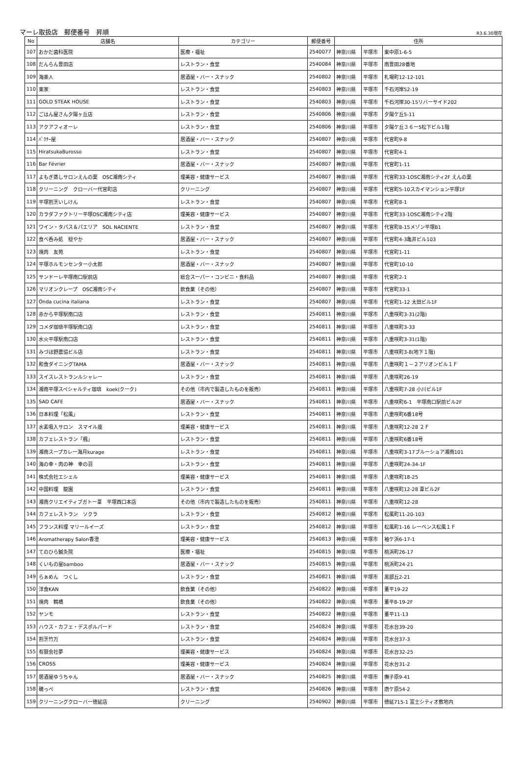マーレ取扱店　郵便番号　昇順 R3.6.30現在
| No | 店舗名 | カテゴリー | 郵便番号 | 住所 | | |
| --- | --- | --- | --- | --- | --- | --- |
| 107 | おかだ歯科医院 | 医療・福祉 | 2540077 | 神奈川県 | 平塚市 | 東中原1-6-5 |
| 108 | だんらん豊田店 | レストラン・食堂 | 2540084 | 神奈川県 | 平塚市 | 南豊田28番地 |
| 109 | 海楽人 | 居酒屋・バー・スナック | 2540802 | 神奈川県 | 平塚市 | 札場町12-12-101 |
| 110 | 東家 | レストラン・食堂 | 2540803 | 神奈川県 | 平塚市 | 千石河岸52-19 |
| 111 | GOLD STEAK HOUSE | レストラン・食堂 | 2540803 | 神奈川県 | 平塚市 | 千石河岸30-15リバーサイド202 |
| 112 | ごはん屋さん夕陽ヶ丘店 | レストラン・食堂 | 2540806 | 神奈川県 | 平塚市 | 夕陽ケ丘5-11 |
| 113 | アクアフィオーレ | レストラン・食堂 | 2540806 | 神奈川県 | 平塚市 | 夕陽ケ丘３６ー5松下ビル1階 |
| 114 | ﾊﾞｸﾁｰ屋 | 居酒屋・バー・スナック | 2540807 | 神奈川県 | 平塚市 | 代官町9-8 |
| 115 | HiratsukaBurosso | レストラン・食堂 | 2540807 | 神奈川県 | 平塚市 | 代官町4-1 |
| 116 | Bar Février | 居酒屋・バー・スナック | 2540807 | 神奈川県 | 平塚市 | 代官町1-11 |
| 117 | よもぎ蒸しサロンえんの葉 OSC湘南シティ | 理美容・健康サービス | 2540807 | 神奈川県 | 平塚市 | 代官町33-1OSC湘南シティ2F えんの葉 |
| 118 | クリーニング クローバー代官町店 | クリーニング | 2540807 | 神奈川県 | 平塚市 | 代官町5-10スカイマンション平塚1F |
| 119 | 平塚割烹いしけん | レストラン・食堂 | 2540807 | 神奈川県 | 平塚市 | 代官町8-1 |
| 120 | カラダファクトリー平塚OSC湘南シティ店 | 理美容・健康サービス | 2540807 | 神奈川県 | 平塚市 | 代官町33-1OSC湘南シティ2階 |
| 121 | ワイン・タパス＆パエリア SOL NACIENTE | レストラン・食堂 | 2540807 | 神奈川県 | 平塚市 | 代官町8-15メゾン平塚B1 |
| 122 | 食べ呑み処 穏やか | 居酒屋・バー・スナック | 2540807 | 神奈川県 | 平塚市 | 代官町4-3亀井ビル103 |
| 123 | 焼肉 友苑 | レストラン・食堂 | 2540807 | 神奈川県 | 平塚市 | 代官町1-11 |
| 124 | 平塚ホルモンセンター小太郎 | 居酒屋・バー・スナック | 2540807 | 神奈川県 | 平塚市 | 代官町10-10 |
| 125 | サンドーレ平塚南口駅前店 | 総合スーパー・コンビニ・食料品 | 2540807 | 神奈川県 | 平塚市 | 代官町2-1 |
| 126 | マリオンクレープ OSC湘南シティ | 飲食業（その他） | 2540807 | 神奈川県 | 平塚市 | 代官町33-1 |
| 127 | Onda cucina italiana | レストラン・食堂 | 2540807 | 神奈川県 | 平塚市 | 代官町1-12 太田ビル1F |
| 128 | 赤から平塚駅南口店 | レストラン・食堂 | 2540811 | 神奈川県 | 平塚市 | 八重咲町3-31(2階) |
| 129 | コメダ珈琲平塚駅南口店 | レストラン・食堂 | 2540811 | 神奈川県 | 平塚市 | 八重咲町3-33 |
| 130 | 水火平塚駅南口店 | レストラン・食堂 | 2540811 | 神奈川県 | 平塚市 | 八重咲町3-31(1階) |
| 131 | みづほ野農協ビル店 | レストラン・食堂 | 2540811 | 神奈川県 | 平塚市 | 八重咲町3-8(地下１階) |
| 132 | 和食ダイニングTAMA | 居酒屋・バー・スナック | 2540811 | 神奈川県 | 平塚市 | 八重咲町１－２アリオンビル１Ｆ |
| 133 | スイスレストランルシャレー | レストラン・食堂 | 2540811 | 神奈川県 | 平塚市 | 八重咲町26-19 |
| 134 | 湘南平塚スペシャルティ珈琲 koek(クーク) | その他（市内で製造したものを販売） | 2540811 | 神奈川県 | 平塚市 | 八重咲町7-28 小川ビル1F |
| 135 | SAD CAFE | 居酒屋・バー・スナック | 2540811 | 神奈川県 | 平塚市 | 八重咲町6-1 平塚南口駅前ビル2F |
| 136 | 日本料理「松風」 | レストラン・食堂 | 2540811 | 神奈川県 | 平塚市 | 八重咲町6番18号 |
| 137 | 水素吸入サロン スマイル座 | 理美容・健康サービス | 2540811 | 神奈川県 | 平塚市 | 八重咲町12-28 ２Ｆ |
| 138 | カフェレストラン「楓」 | レストラン・食堂 | 2540811 | 神奈川県 | 平塚市 | 八重咲町6番18号 |
| 139 | 湘南スープカレー海月kurage | レストラン・食堂 | 2540811 | 神奈川県 | 平塚市 | 八重咲町3-17ブルーショア湘南101 |
| 140 | 海の幸・肉の神 幸の羽 | レストラン・食堂 | 2540811 | 神奈川県 | 平塚市 | 八重咲町24-34-1F |
| 141 | 株式会社エシェル | 理美容・健康サービス | 2540811 | 神奈川県 | 平塚市 | 八重咲町18-25 |
| 142 | 中国料理 龍園 | レストラン・食堂 | 2540811 | 神奈川県 | 平塚市 | 八重咲町12-28 葦ビル2F |
| 143 | 湘南クリエイティブガトー葦 平塚西口本店 | その他（市内で製造したものを販売） | 2540811 | 神奈川県 | 平塚市 | 八重咲町12-28 |
| 144 | カフェレストラン ソクラ | レストラン・食堂 | 2540812 | 神奈川県 | 平塚市 | 松風町11-20-103 |
| 145 | フランス料理 マリールイーズ | レストラン・食堂 | 2540812 | 神奈川県 | 平塚市 | 松風町1-16 レーベンス松風１Ｆ |
| 146 | Aromatherapy Salon香澄 | 理美容・健康サービス | 2540813 | 神奈川県 | 平塚市 | 袖ケ浜6-17-1 |
| 147 | てのひら鍼灸院 | 医療・福祉 | 2540815 | 神奈川県 | 平塚市 | 桃浜町26-17 |
| 148 | くいもの屋bamboo | 居酒屋・バー・スナック | 2540815 | 神奈川県 | 平塚市 | 桃浜町24-21 |
| 149 | らぁめん つくし | レストラン・食堂 | 2540821 | 神奈川県 | 平塚市 | 黒部丘2-21 |
| 150 | 洋食KAN | 飲食業（その他） | 2540822 | 神奈川県 | 平塚市 | 董平19-22 |
| 151 | 焼肉 鶴橋 | 飲食業（その他） | 2540822 | 神奈川県 | 平塚市 | 董平8-19-2F |
| 152 | ヤンモ | レストラン・食堂 | 2540822 | 神奈川県 | 平塚市 | 董平11-13 |
| 153 | ハウス・カフェ・デスポルパード | レストラン・食堂 | 2540824 | 神奈川県 | 平塚市 | 花水台39-20 |
| 154 | 割烹竹万 | レストラン・食堂 | 2540824 | 神奈川県 | 平塚市 | 花水台37-3 |
| 155 | 有限会社夢 | 理美容・健康サービス | 2540824 | 神奈川県 | 平塚市 | 花水台32-25 |
| 156 | CROSS | 理美容・健康サービス | 2540824 | 神奈川県 | 平塚市 | 花水台31-2 |
| 157 | 居酒屋ゆうちゃん | 居酒屋・バー・スナック | 2540825 | 神奈川県 | 平塚市 | 撫子原9-41 |
| 158 | 磯っぺ | レストラン・食堂 | 2540826 | 神奈川県 | 平塚市 | 唐ケ原54-2 |
| 159 | クリーニングクローバー徳延店 | クリーニング | 2540902 | 神奈川県 | 平塚市 | 徳延715-1 富士シティオ敷地内 |